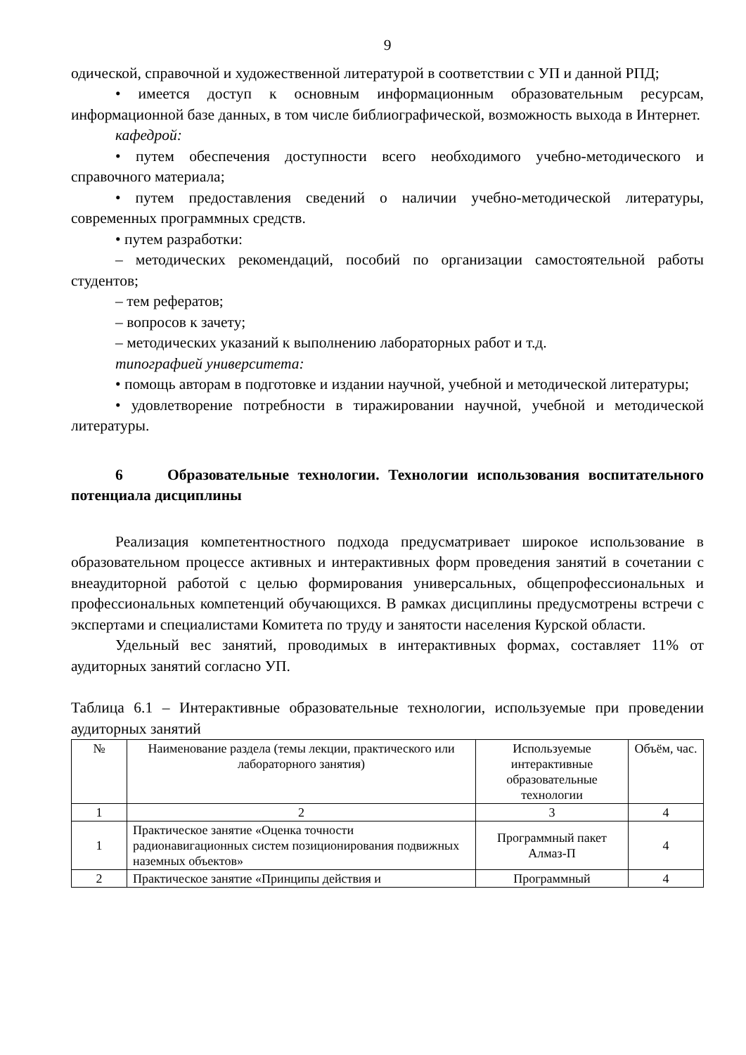9
одической, справочной и художественной литературой в соответствии с УП и данной РПД;
• имеется доступ к основным информационным образовательным ресурсам, информационной базе данных, в том числе библиографической, возможность выхода в Интернет.
кафедрой:
• путем обеспечения доступности всего необходимого учебно-методического и справочного материала;
• путем предоставления сведений о наличии учебно-методической литературы, современных программных средств.
• путем разработки:
– методических рекомендаций, пособий по организации самостоятельной работы студентов;
– тем рефератов;
– вопросов к зачету;
– методических указаний к выполнению лабораторных работ и т.д.
типографией университета:
• помощь авторам в подготовке и издании научной, учебной и методической литературы;
• удовлетворение потребности в тиражировании научной, учебной и методической литературы.
6 Образовательные технологии. Технологии использования воспитательного потенциала дисциплины
Реализация компетентностного подхода предусматривает широкое использование в образовательном процессе активных и интерактивных форм проведения занятий в сочетании с внеаудиторной работой с целью формирования универсальных, общепрофессиональных и профессиональных компетенций обучающихся. В рамках дисциплины предусмотрены встречи с экспертами и специалистами Комитета по труду и занятости населения Курской области.
Удельный вес занятий, проводимых в интерактивных формах, составляет 11% от аудиторных занятий согласно УП.
Таблица 6.1 – Интерактивные образовательные технологии, используемые при проведении аудиторных занятий
| № | Наименование раздела (темы лекции, практического или лабораторного занятия) | Используемые интерактивные образовательные технологии | Объём, час. |
| 1 | 2 | 3 | 4 |
| 1 | Практическое занятие «Оценка точности радионавигационных систем позиционирования подвижных наземных объектов» | Программный пакет Алмаз-П | 4 |
| 2 | Практическое занятие «Принципы действия и | Программный | 4 |